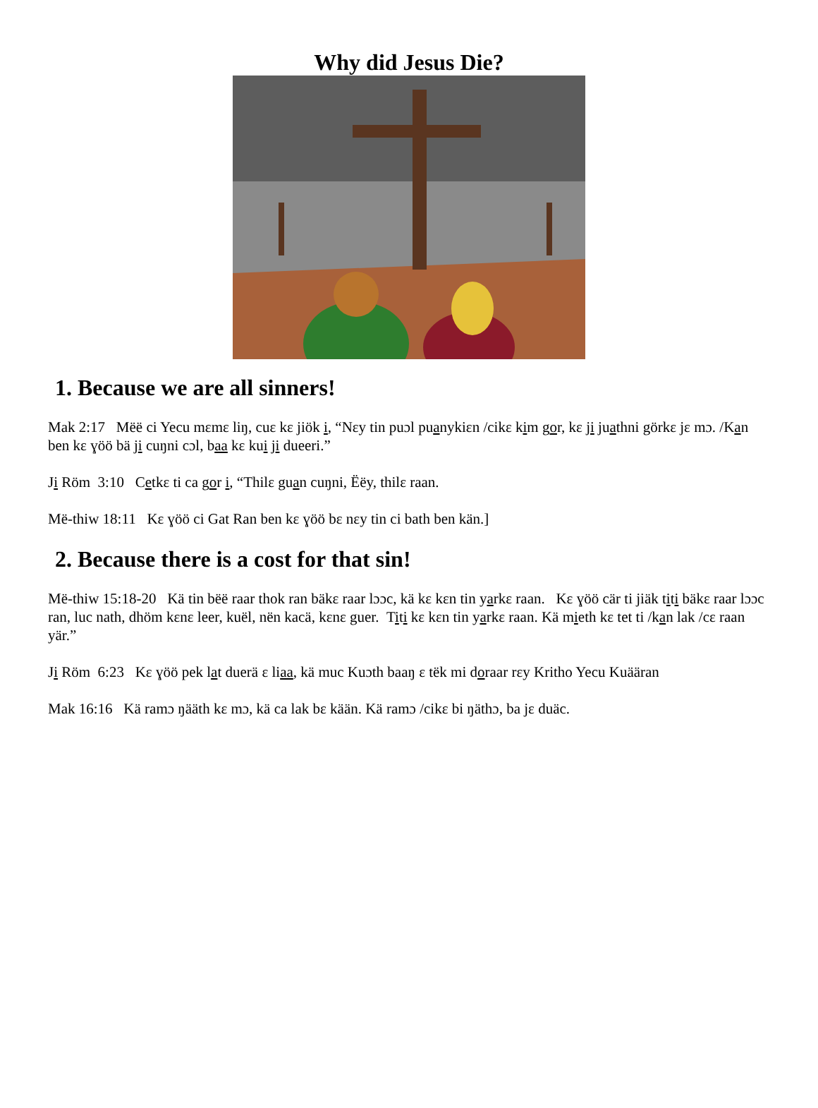Why did Jesus Die?
1. Because we are all sinners!
Mak 2:17 Mëë ci Yecu mɛmɛ liŋ, cuɛ kɛ jiök i, “Nɛy tin puɔl puanykiɛn /cikɛ kim gor, kɛ ji juathni görkɛ jɛ mɔ. /Kan ben kɛ ɣöö bä ji cuŋni cɔl, baa kɛ kui ji dueeri.”
Ji Röm 3:10 Cetkɛ ti ca gor i, “Thilɛ guan cuŋni, Ëëy, thilɛ raan.
Më-thiw 18:11 Kɛ ɣöö ci Gat Ran ben kɛ ɣöö bɛ nɛy tin ci bath ben kän.]
2. Because there is a cost for that sin!
Më-thiw 15:18-20 Kä tin bëë raar thok ran bäkɛ raar lɔɔc, kä kɛ kɛn tin yarkɛ raan. Kɛ ɣöö cär ti jiäk titi bäkɛ raar lɔɔc ran, luc nath, dhöm kɛnɛ leer, kuël, nën kacä, kɛnɛ guer. Titi kɛ kɛn tin yarkɛ raan. Kä mieth kɛ tet ti /kan lak /cɛ raan yär.”
Ji Röm 6:23 Kɛ ɣöö pek lat duerä ɛ liaa, kä muc Kuɔth baaŋ ɛ tëk mi doraar rɛy Kritho Yecu Kuääran
Mak 16:16 Kä ramɔ ŋääth kɛ mɔ, kä ca lak bɛ kään. Kä ramɔ /cikɛ bi ŋäthɔ, ba jɛ duäc.